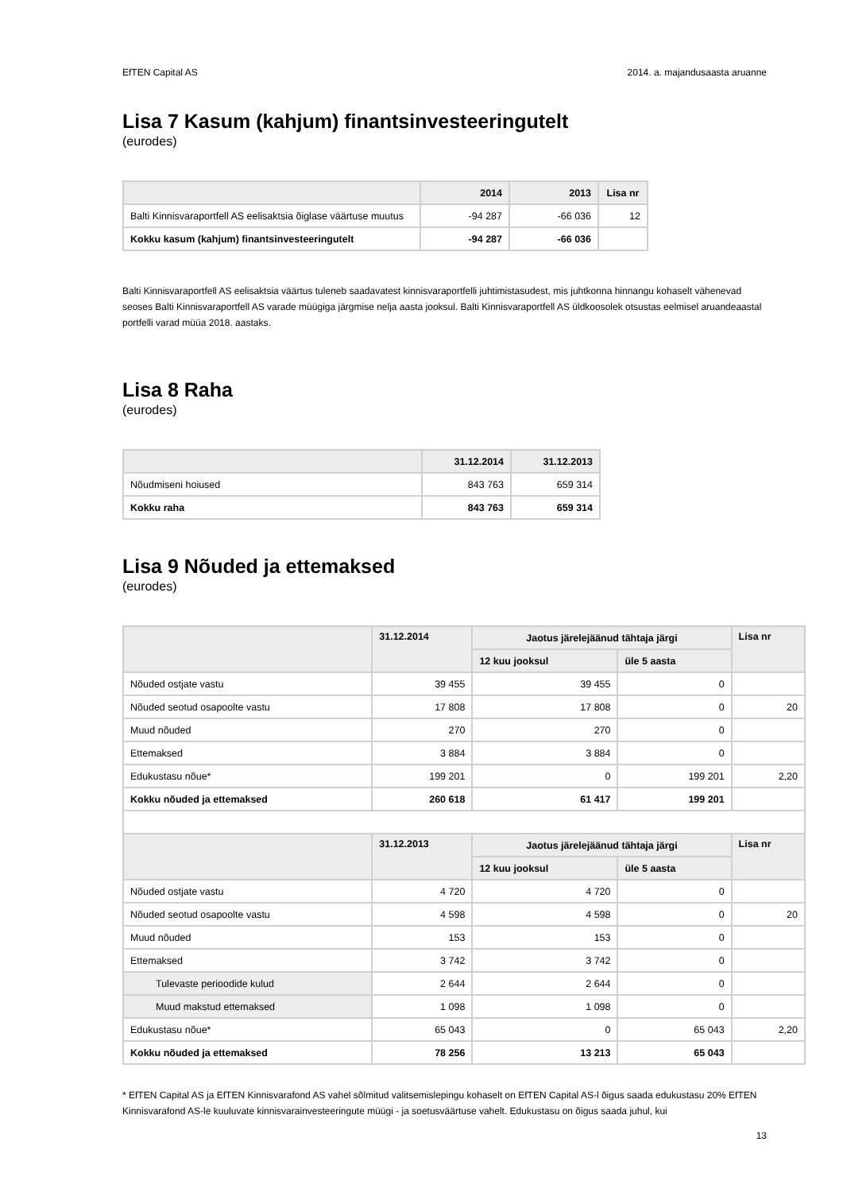EfTEN Capital AS 2014. a. majandusaasta aruanne
Lisa 7 Kasum (kahjum) finantsinvesteeringutelt
(eurodes)
| | 2014 | 2013 | Lisa nr |
| --- | --- | --- | --- |
| Balti Kinnisvaraportfell AS eelisaktsia õiglase väärtuse muutus | -94 287 | -66 036 | 12 |
| Kokku kasum (kahjum) finantsinvesteeringutelt | -94 287 | -66 036 | |
Balti Kinnisvaraportfell AS eelisaktsia väärtus tuleneb saadavatest kinnisvaraportfelli juhtimistasudest, mis juhtkonna hinnangu kohaselt vähenevad seoses Balti Kinnisvaraportfell AS varade müügiga järgmise nelja aasta jooksul. Balti Kinnisvaraportfell AS üldkoosolek otsustas eelmisel aruandeaastal portfelli varad müüa 2018. aastaks.
Lisa 8 Raha
(eurodes)
| | 31.12.2014 | 31.12.2013 |
| --- | --- | --- |
| Nõudmiseni hoiused | 843 763 | 659 314 |
| Kokku raha | 843 763 | 659 314 |
Lisa 9 Nõuded ja ettemaksed
(eurodes)
| | 31.12.2014 | Jaotus järelejäänud tähtaja järgi | | Lisa nr |
| --- | --- | --- | --- | --- |
| | | 12 kuu jooksul | üle 5 aasta | |
| Nõuded ostjate vastu | 39 455 | 39 455 | 0 | |
| Nõuded seotud osapoolte vastu | 17 808 | 17 808 | 0 | 20 |
| Muud nõuded | 270 | 270 | 0 | |
| Ettemaksed | 3 884 | 3 884 | 0 | |
| Edukustasu nõue* | 199 201 | 0 | 199 201 | 2,20 |
| Kokku nõuded ja ettemaksed | 260 618 | 61 417 | 199 201 | |
| | 31.12.2013 | Jaotus järelejäänud tähtaja järgi | | Lisa nr |
| | | 12 kuu jooksul | üle 5 aasta | |
| Nõuded ostjate vastu | 4 720 | 4 720 | 0 | |
| Nõuded seotud osapoolte vastu | 4 598 | 4 598 | 0 | 20 |
| Muud nõuded | 153 | 153 | 0 | |
| Ettemaksed | 3 742 | 3 742 | 0 | |
| Tulevaste perioodide kulud | 2 644 | 2 644 | 0 | |
| Muud makstud ettemaksed | 1 098 | 1 098 | 0 | |
| Edukustasu nõue* | 65 043 | 0 | 65 043 | 2,20 |
| Kokku nõuded ja ettemaksed | 78 256 | 13 213 | 65 043 | |
* EfTEN Capital AS ja EfTEN Kinnisvarafond AS vahel sõlmitud valitsemislepingu kohaselt on EfTEN Capital AS-l õigus saada edukustasu 20% EfTEN Kinnisvarafond AS-le kuuluvate kinnisvarainvesteeringute müügi - ja soetusväärtuse vahelt. Edukustasu on õigus saada juhul, kui
13